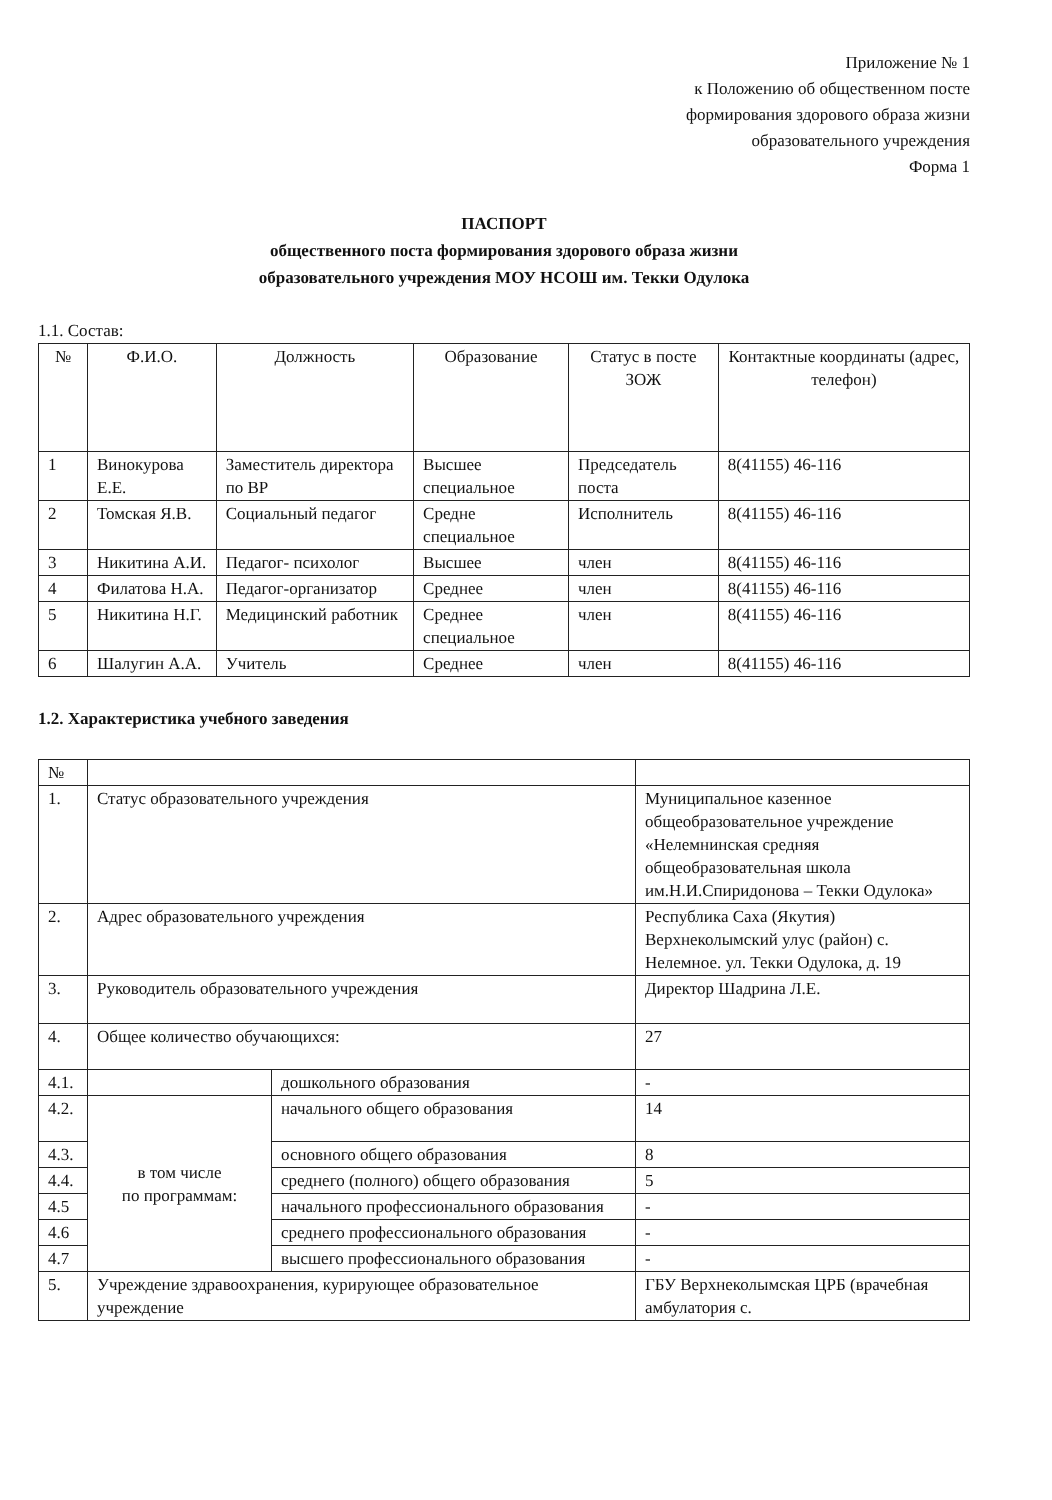Приложение № 1
к Положению об общественном посте
формирования здорового образа жизни
образовательного учреждения
Форма 1
ПАСПОРТ
общественного поста формирования здорового образа жизни
образовательного учреждения МОУ НСОШ им. Текки Одулока
1.1. Состав:
| № | Ф.И.О. | Должность | Образование | Статус в посте ЗОЖ | Контактные координаты (адрес, телефон) |
| --- | --- | --- | --- | --- | --- |
| 1 | Винокурова Е.Е. | Заместитель директора по ВР | Высшее специальное | Председатель поста | 8(41155) 46-116 |
| 2 | Томская Я.В. | Социальный педагог | Средне специальное | Исполнитель | 8(41155) 46-116 |
| 3 | Никитина А.И. | Педагог- психолог | Высшее | член | 8(41155) 46-116 |
| 4 | Филатова Н.А. | Педагог-организатор | Среднее | член | 8(41155) 46-116 |
| 5 | Никитина Н.Г. | Медицинский работник | Среднее специальное | член | 8(41155) 46-116 |
| 6 | Шалугин А.А. | Учитель | Среднее | член | 8(41155) 46-116 |
1.2. Характеристика учебного заведения
| № | | | |
| 1. | Статус образовательного учреждения | | Муниципальное казенное общеобразовательное учреждение «Нелемнинская средняя общеобразовательная школа им.Н.И.Спиридонова – Текки Одулока» |
| 2. | Адрес образовательного учреждения | | Республика Саха (Якутия) Верхнеколымский улус (район) с. Нелемное. ул. Текки Одулока, д. 19 |
| 3. | Руководитель образовательного учреждения | | Директор Шадрина Л.Е. |
| 4. | Общее количество обучающихся: | | 27 |
| 4.1. | | дошкольного образования | - |
| 4.2. | в том числе по программам: | начального общего образования | 14 |
| 4.3. | | основного общего образования | 8 |
| 4.4. | | среднего (полного) общего образования | 5 |
| 4.5 | | начального профессионального образования | - |
| 4.6 | | среднего профессионального образования | - |
| 4.7 | | высшего профессионального образования | - |
| 5. | Учреждение здравоохранения, курирующее образовательное учреждение | | ГБУ Верхнеколымская ЦРБ (врачебная амбулатория с. |